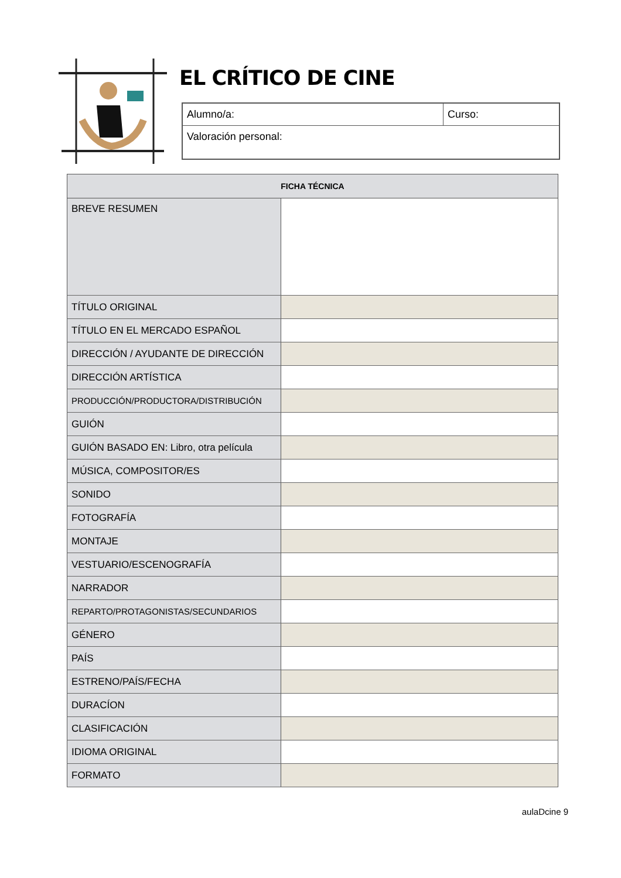EL CRÍTICO DE CINE
| Alumno/a: | Curso: |
| Valoración personal: | |
| FICHA TÉCNICA | |
| --- | --- |
| BREVE RESUMEN | |
| TÍTULO ORIGINAL | |
| TÍTULO EN EL MERCADO ESPAÑOL | |
| DIRECCIÓN / AYUDANTE DE DIRECCIÓN | |
| DIRECCIÓN ARTÍSTICA | |
| PRODUCCIÓN/PRODUCTORA/DISTRIBUCIÓN | |
| GUIÓN | |
| GUIÓN BASADO EN: Libro, otra película | |
| MÚSICA, COMPOSITOR/ES | |
| SONIDO | |
| FOTOGRAFÍA | |
| MONTAJE | |
| VESTUARIO/ESCENOGRAFÍA | |
| NARRADOR | |
| REPARTO/PROTAGONISTAS/SECUNDARIOS | |
| GÉNERO | |
| PAÍS | |
| ESTRENO/PAÍS/FECHA | |
| DURACÍON | |
| CLASIFICACIÓN | |
| IDIOMA ORIGINAL | |
| FORMATO | |
aulaDcine 9